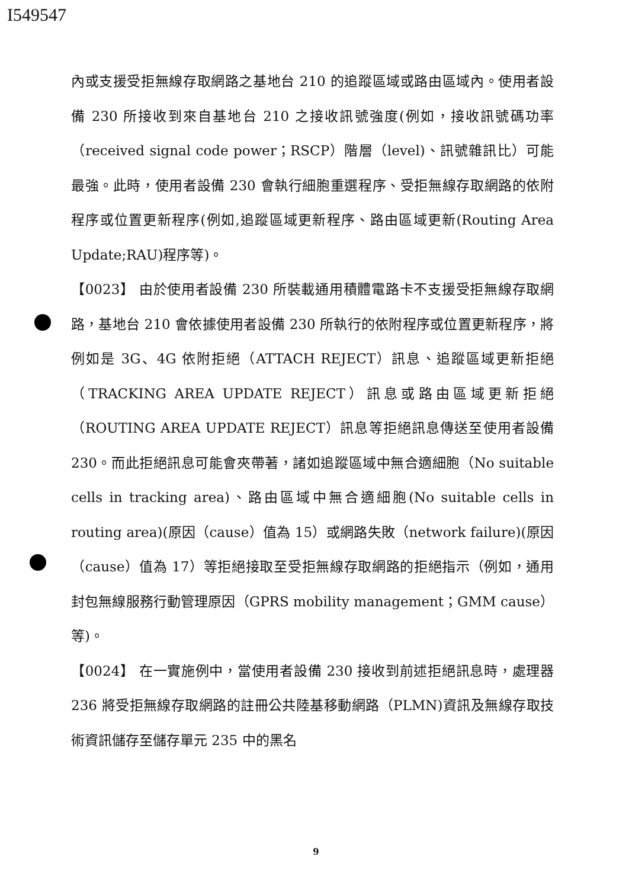I549547
內或支援受拒無線存取網路之基地台 210 的追蹤區域或路由區域內。使用者設備 230 所接收到來自基地台 210 之接收訊號強度(例如，接收訊號碼功率（received signal code power；RSCP）階層（level)、訊號雜訊比）可能最強。此時，使用者設備 230 會執行細胞重選程序、受拒無線存取網路的依附程序或位置更新程序(例如,追蹤區域更新程序、路由區域更新(Routing Area Update;RAU)程序等)。
【0023】 由於使用者設備 230 所裝載通用積體電路卡不支援受拒無線存取網路，基地台 210 會依據使用者設備 230 所執行的依附程序或位置更新程序，將例如是 3G、4G 依附拒絕（ATTACH REJECT）訊息、追蹤區域更新拒絕（TRACKING AREA UPDATE REJECT）訊息或路由區域更新拒絕（ROUTING AREA UPDATE REJECT）訊息等拒絕訊息傳送至使用者設備 230。而此拒絕訊息可能會夾帶著，諸如追蹤區域中無合適細胞（No suitable cells in tracking area)、路由區域中無合適細胞(No suitable cells in routing area)(原因（cause）值為 15）或網路失敗（network failure)(原因（cause）值為 17）等拒絕接取至受拒無線存取網路的拒絕指示（例如，通用封包無線服務行動管理原因（GPRS mobility management；GMM cause）等)。
【0024】 在一實施例中，當使用者設備 230 接收到前述拒絕訊息時，處理器 236 將受拒無線存取網路的註冊公共陸基移動網路（PLMN)資訊及無線存取技術資訊儲存至儲存單元 235 中的黑名
9